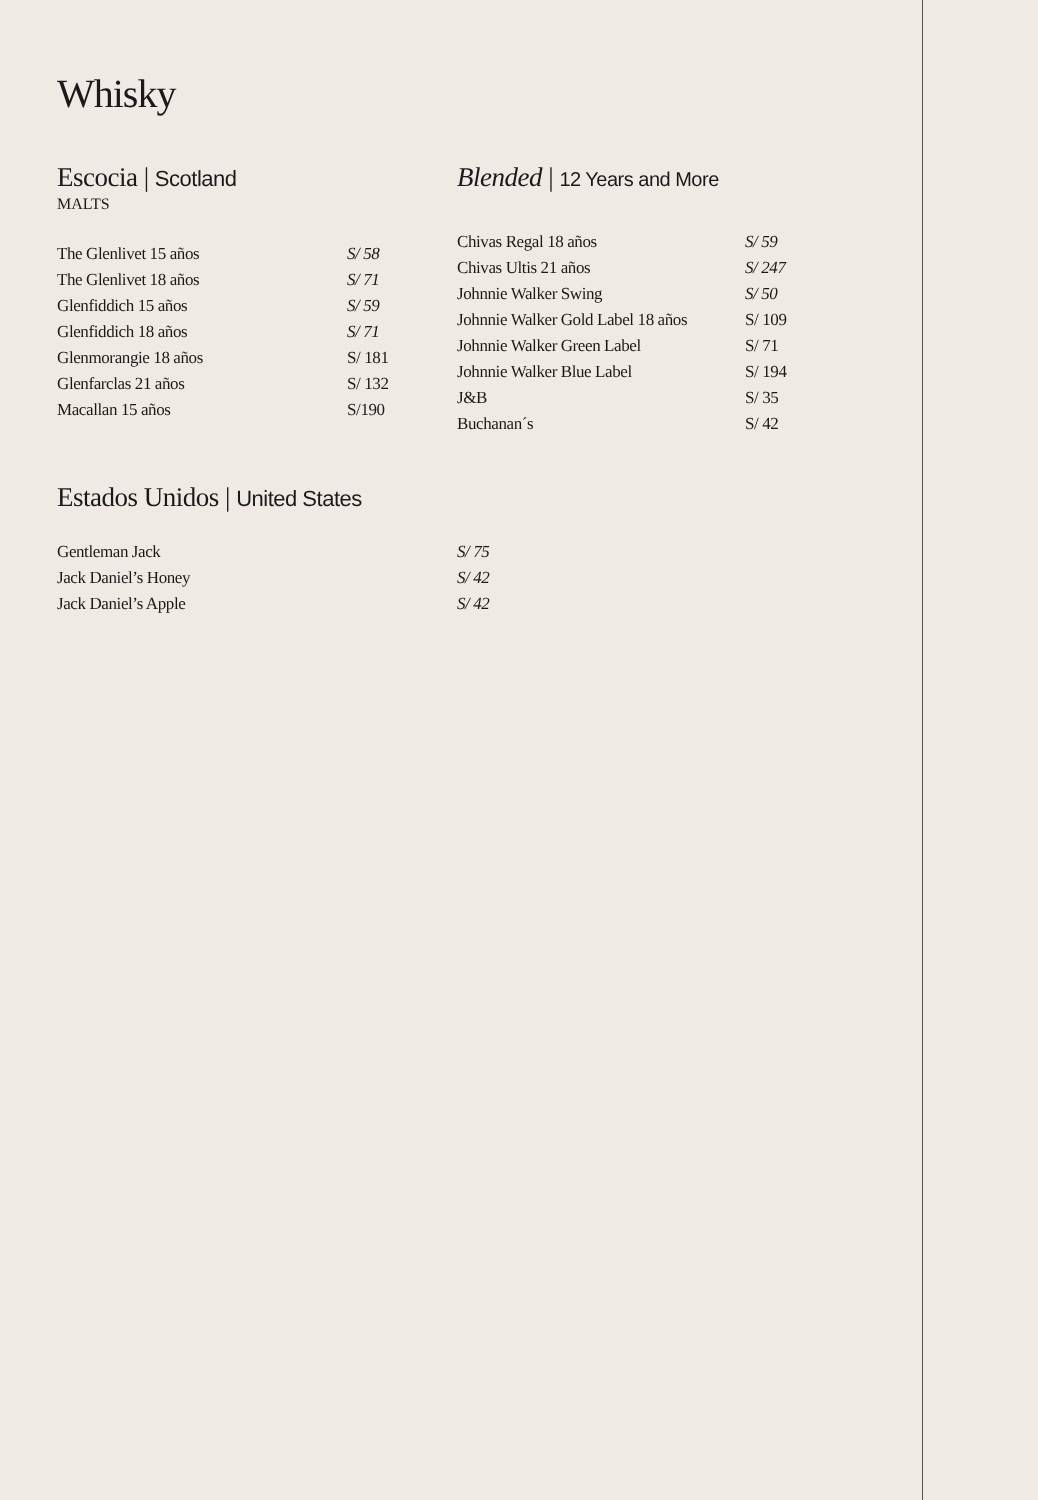Whisky
Escocia | Scotland
MALTS
| The Glenlivet 15 años | S/ 58 |
| The Glenlivet 18 años | S/ 71 |
| Glenfiddich 15 años | S/ 59 |
| Glenfiddich 18 años | S/ 71 |
| Glenmorangie 18 años | S/ 181 |
| Glenfarclas 21 años | S/ 132 |
| Macallan 15 años | S/190 |
Blended | 12 Years and More
| Chivas Regal 18 años | S/ 59 |
| Chivas Ultis 21 años | S/ 247 |
| Johnnie Walker Swing | S/ 50 |
| Johnnie Walker Gold Label 18 años | S/ 109 |
| Johnnie Walker Green Label | S/ 71 |
| Johnnie Walker Blue Label | S/ 194 |
| J&B | S/ 35 |
| Buchanan´s | S/ 42 |
Estados Unidos | United States
| Gentleman Jack | S/ 75 |
| Jack Daniel’s Honey | S/ 42 |
| Jack Daniel’s Apple | S/ 42 |